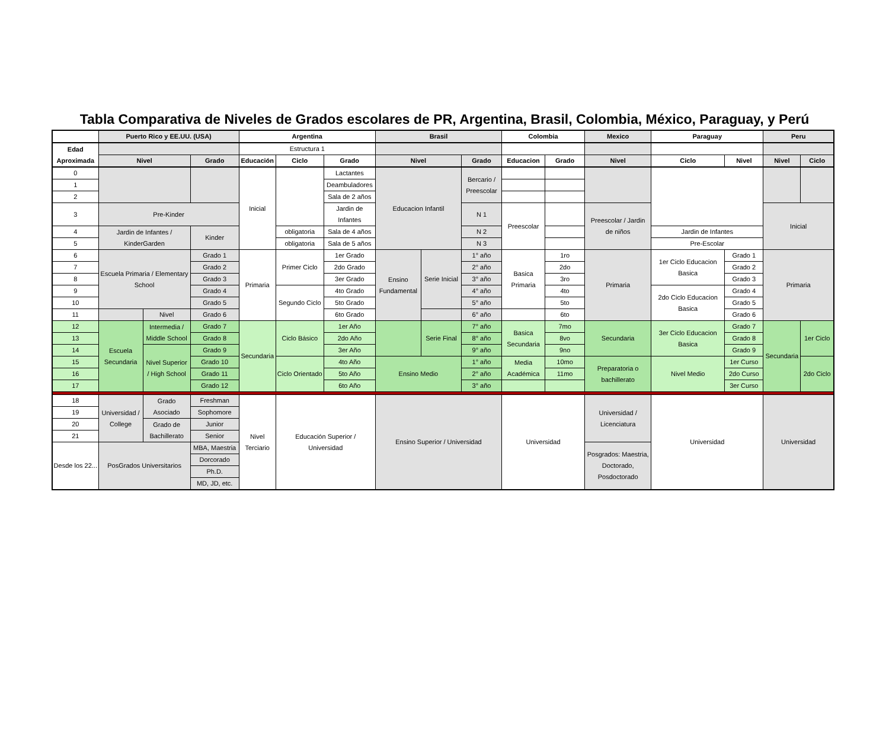Tabla Comparativa de Niveles de Grados escolares de PR, Argentina, Brasil, Colombia, México, Paraguay, y Perú
| | Puerto Rico y EE.UU. (USA) | | | Argentina | | | Brasil | | | Colombia | | Mexico | Paraguay | | Peru | |
| --- | --- | --- | --- | --- | --- | --- | --- | --- | --- | --- | --- | --- | --- | --- | --- | --- |
| Edad Aproximada | | | | Estructura 1 | | | | | | | | | | | | |
| | Nivel | | Grado | Educación | Ciclo | Grado | Nivel | | Grado | Educacion | Grado | Nivel | Ciclo | Nivel | Nivel | Ciclo |
| 0 | | | | Inicial | | Lactantes | Educacion Infantil | | Bercario / Preescolar | | | | | | | |
| 1 | | | | | | Deambuladores | | | | | | | | | | |
| 2 | | | | | | Sala de 2 años | | | | | | | | | | |
| 3 | Pre-Kinder | | | | | Jardin de Infantes | | | N 1 | Preescolar | | Preescolar / Jardin de niños | | | Inicial | |
| 4 | Jardin de Infantes / KinderGarden | | Kinder | | obligatoria | Sala de 4 años | | | N 2 | | | | Jardin de Infantes | | | |
| 5 | | | | | obligatoria | Sala de 5 años | | | N 3 | | | | Pre-Escolar | | | |
| 6 | Escuela Primaria / Elementary School | | Grado 1 | Primaria | Primer Ciclo | 1er Grado | Ensino Fundamental | Serie Inicial | 1° año | Basica Primaria | 1ro | Primaria | 1er Ciclo Educacion Basica | Grado 1 | Primaria | |
| 7 | | | Grado 2 | | | 2do Grado | | | 2° año | | 2do | | | Grado 2 | | |
| 8 | | | Grado 3 | | | 3er Grado | | | 3° año | | 3ro | | | Grado 3 | | |
| 9 | | | Grado 4 | | Segundo Ciclo | 4to Grado | | | 4° año | | 4to | | 2do Ciclo Educacion Basica | Grado 4 | | |
| 10 | | | Grado 5 | | | 5to Grado | | | 5° año | | 5to | | | Grado 5 | | |
| 11 | | Nivel | Grado 6 | | | 6to Grado | | | 6° año | | 6to | | | Grado 6 | | |
| 12 | Escuela Secundaria | Intermedia / Middle School | Grado 7 | Secundaria | Ciclo Básico | 1er Año | | Serie Final | 7° año | Basica Secundaria | 7mo | Secundaria | 3er Ciclo Educacion Basica | Grado 7 | Secundaria | 1er Ciclo |
| 13 | | | Grado 8 | | | 2do Año | | | 8° año | | 8vo | | | Grado 8 | | |
| 14 | | Nivel Superior / High School | Grado 9 | | | 3er Año | | | 9° año | | 9no | | | Grado 9 | | |
| 15 | | | Grado 10 | | Ciclo Orientado | 4to Año | Ensino Medio | | 1° año | Media Académica | 10mo | Preparatoria o bachillerato | Nivel Medio | 1er Curso | | 2do Ciclo |
| 16 | | | Grado 11 | | | 5to Año | | | 2° año | | 11mo | | | 2do Curso | | |
| 17 | | | Grado 12 | | | 6to Año | | | 3° año | | | | | 3er Curso | | |
| 18 | Universidad / College | Grado Asociado | Freshman | Nivel Terciario | Educación Superior / Universidad | | Ensino Superior / Universidad | | | Universidad | | Universidad / Licenciatura | Universidad | | Universidad | |
| 19 | | | Sophomore | | | | | | | | | | | | | |
| 20 | | Grado de Bachillerato | Junior | | | | | | | | | | | | | |
| 21 | | | Senior | | | | | | | | | | | | | |
| Desde los 22... | PosGrados Universitarios | | MBA, Maestria | | | | | | | | | Posgrados: Maestria, Doctorado, Posdoctorado | | | | |
| | | | Dorcorado | | | | | | | | | | | | | |
| | | | Ph.D. | | | | | | | | | | | | | |
| | | | MD, JD, etc. | | | | | | | | | | | | | |